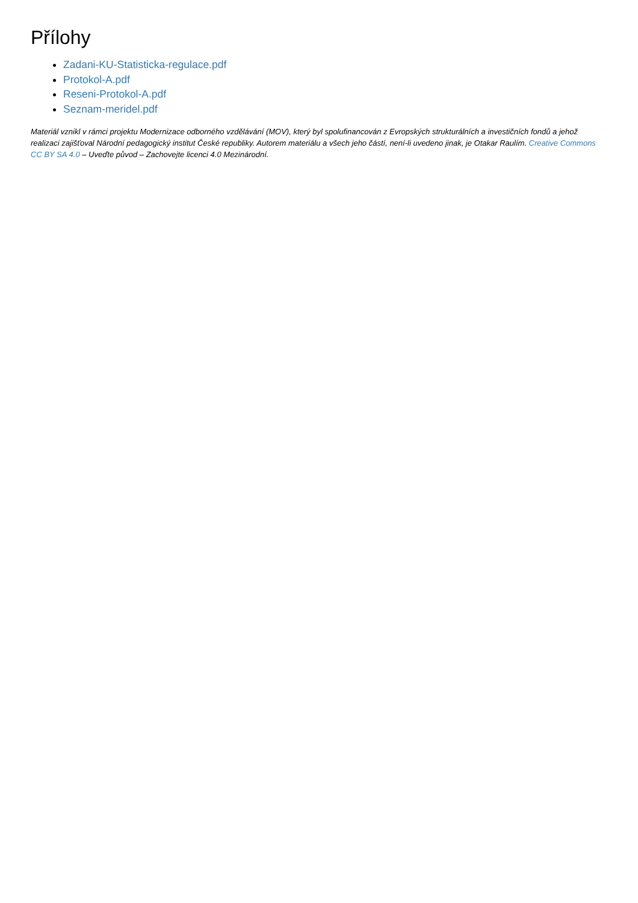Přílohy
Zadani-KU-Statisticka-regulace.pdf
Protokol-A.pdf
Reseni-Protokol-A.pdf
Seznam-meridel.pdf
Materiál vznikl v rámci projektu Modernizace odborného vzdělávání (MOV), který byl spolufinancován z Evropských strukturálních a investičních fondů a jehož realizaci zajišťoval Národní pedagogický institut České republiky. Autorem materiálu a všech jeho částí, není-li uvedeno jinak, je Otakar Raulím. Creative Commons CC BY SA 4.0 – Uveďte původ – Zachovejte licenci 4.0 Mezinárodní.